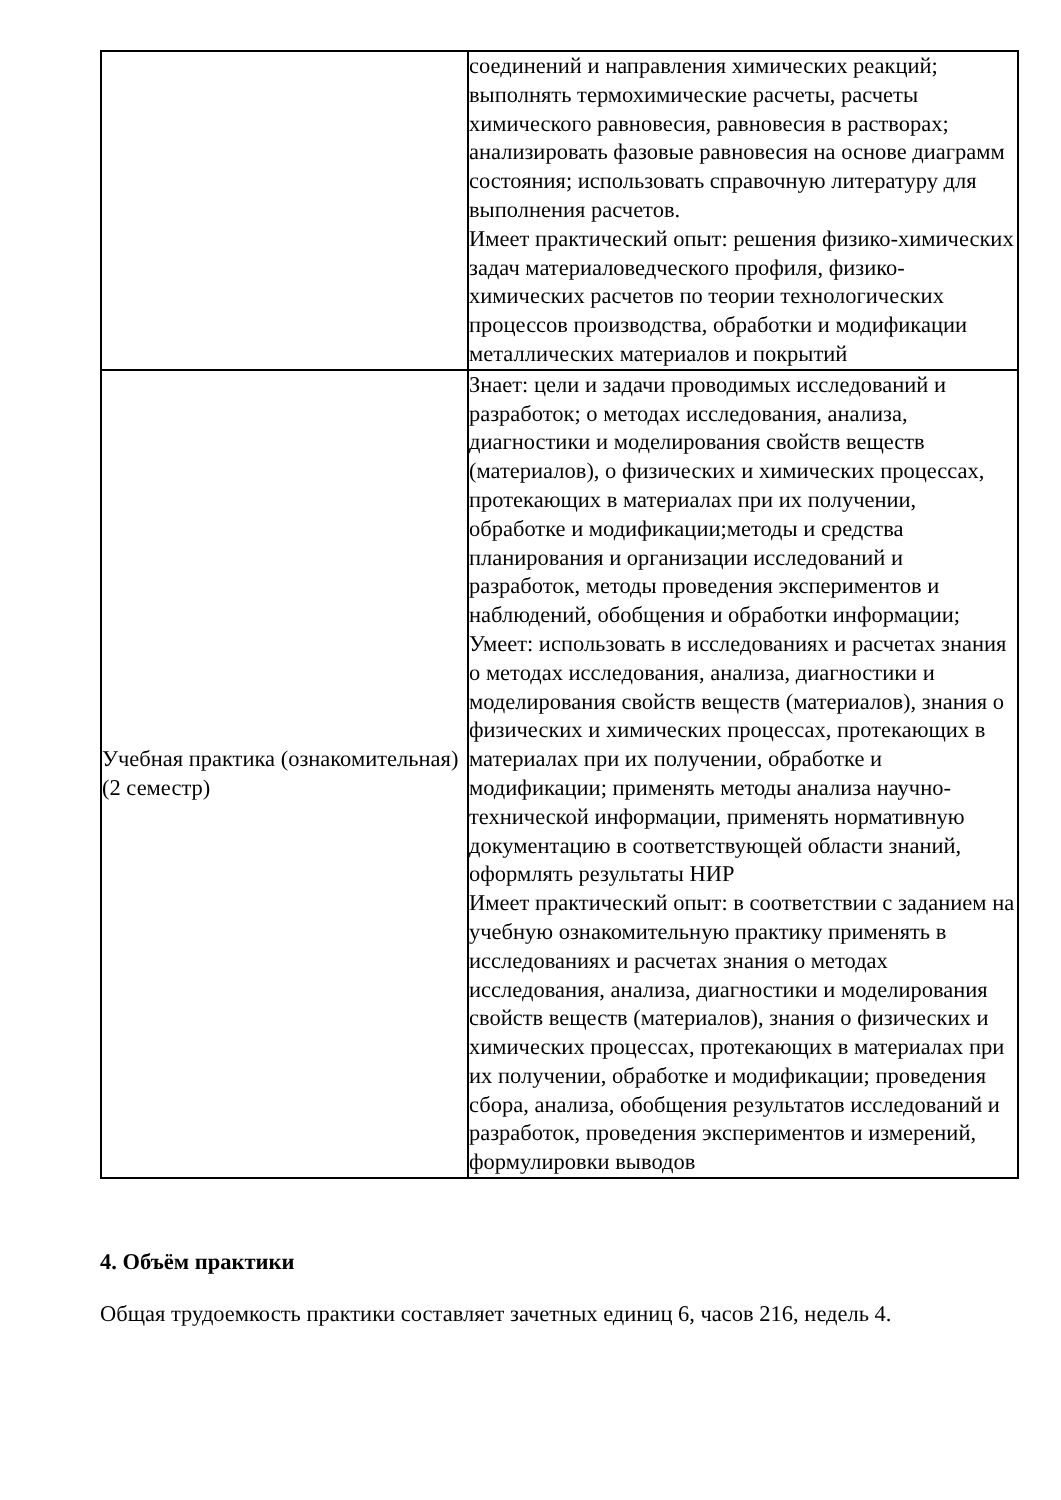| | соединений и направления химических реакций; выполнять термохимические расчеты, расчеты химического равновесия, равновесия в растворах; анализировать фазовые равновесия на основе диаграмм состояния; использовать справочную литературу для выполнения расчетов. Имеет практический опыт: решения физико-химических задач материаловедческого профиля, физико-химических расчетов по теории технологических процессов производства, обработки и модификации металлических материалов и покрытий |
| Учебная практика (ознакомительная) (2 семестр) | Знает: цели и задачи проводимых исследований и разработок; о методах исследования, анализа, диагностики и моделирования свойств веществ (материалов), о физических и химических процессах, протекающих в материалах при их получении, обработке и модификации;методы и средства планирования и организации исследований и разработок, методы проведения экспериментов и наблюдений, обобщения и обработки информации; Умеет: использовать в исследованиях и расчетах знания о методах исследования, анализа, диагностики и моделирования свойств веществ (материалов), знания о физических и химических процессах, протекающих в материалах при их получении, обработке и модификации; применять методы анализа научно-технической информации, применять нормативную документацию в соответствующей области знаний, оформлять результаты НИР Имеет практический опыт: в соответствии с заданием на учебную ознакомительную практику применять в исследованиях и расчетах знания о методах исследования, анализа, диагностики и моделирования свойств веществ (материалов), знания о физических и химических процессах, протекающих в материалах при их получении, обработке и модификации; проведения сбора, анализа, обобщения результатов исследований и разработок, проведения экспериментов и измерений, формулировки выводов |
4. Объём практики
Общая трудоемкость практики составляет зачетных единиц 6, часов 216, недель 4.